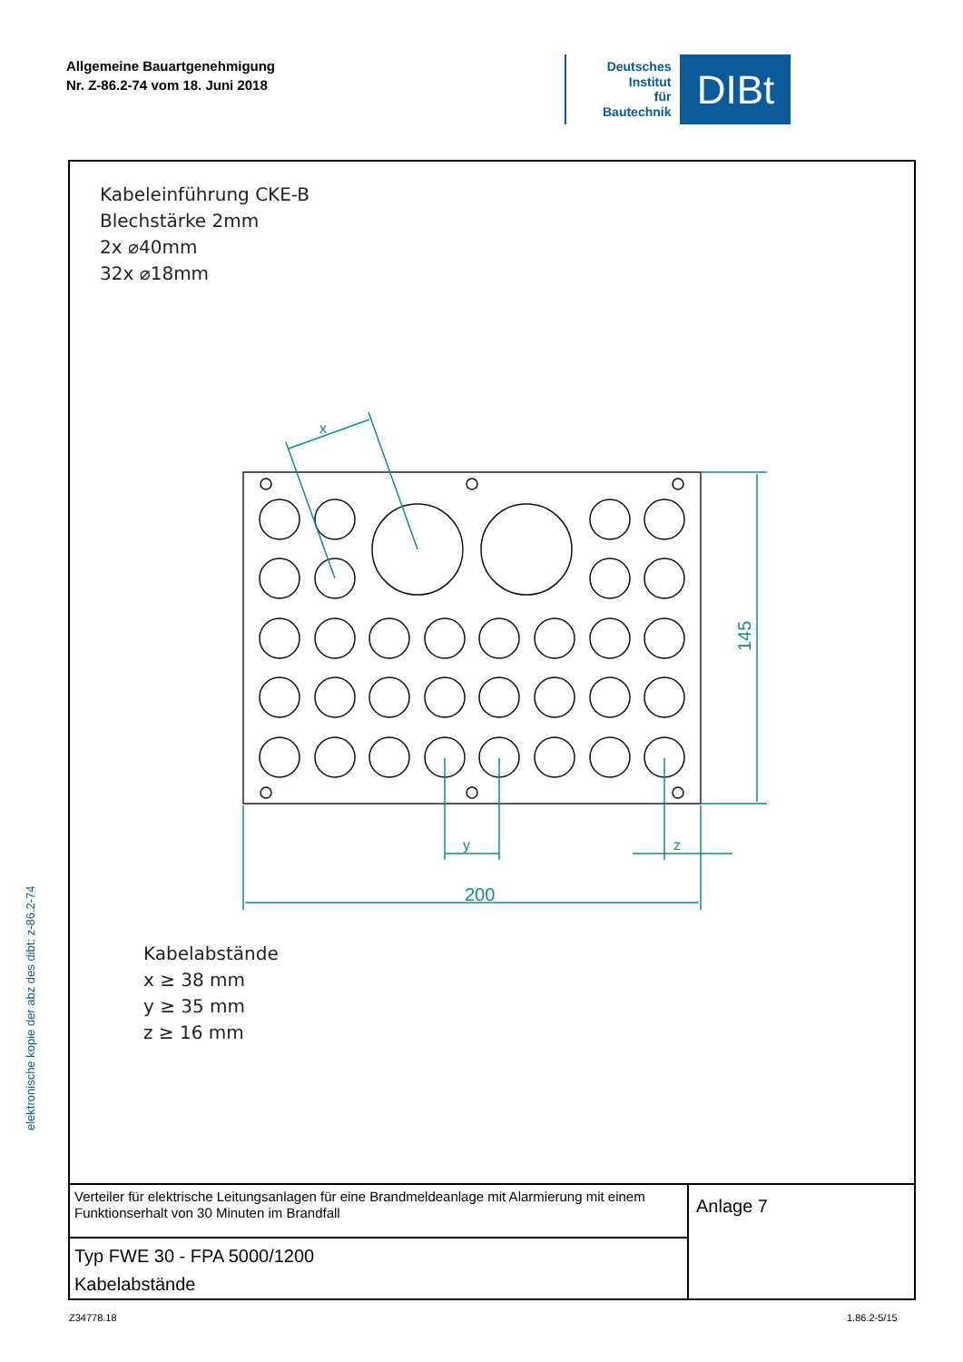Allgemeine Bauartgenehmigung
Nr. Z-86.2-74 vom 18. Juni 2018
Deutsches
Institut
für
Bautechnik
DIBt
200
y
z
x
145
Kabeleinführung CKE-B
Blechstärke 2mm
2x ⌀40mm
32x ⌀18mm
Kabelabstände
x ≥ 38 mm
y ≥ 35 mm
z ≥ 16 mm
Verteiler für elektrische Leitungsanlagen für eine Brandmeldeanlage mit Alarmierung mit einem Funktionserhalt von 30 Minuten im Brandfall
Typ FWE 30 - FPA 5000/1200
Kabelabstände
Anlage 7
elektronische kopie der abz des dibt: z-86.2-74
Z34778.18 1.86.2-5/15